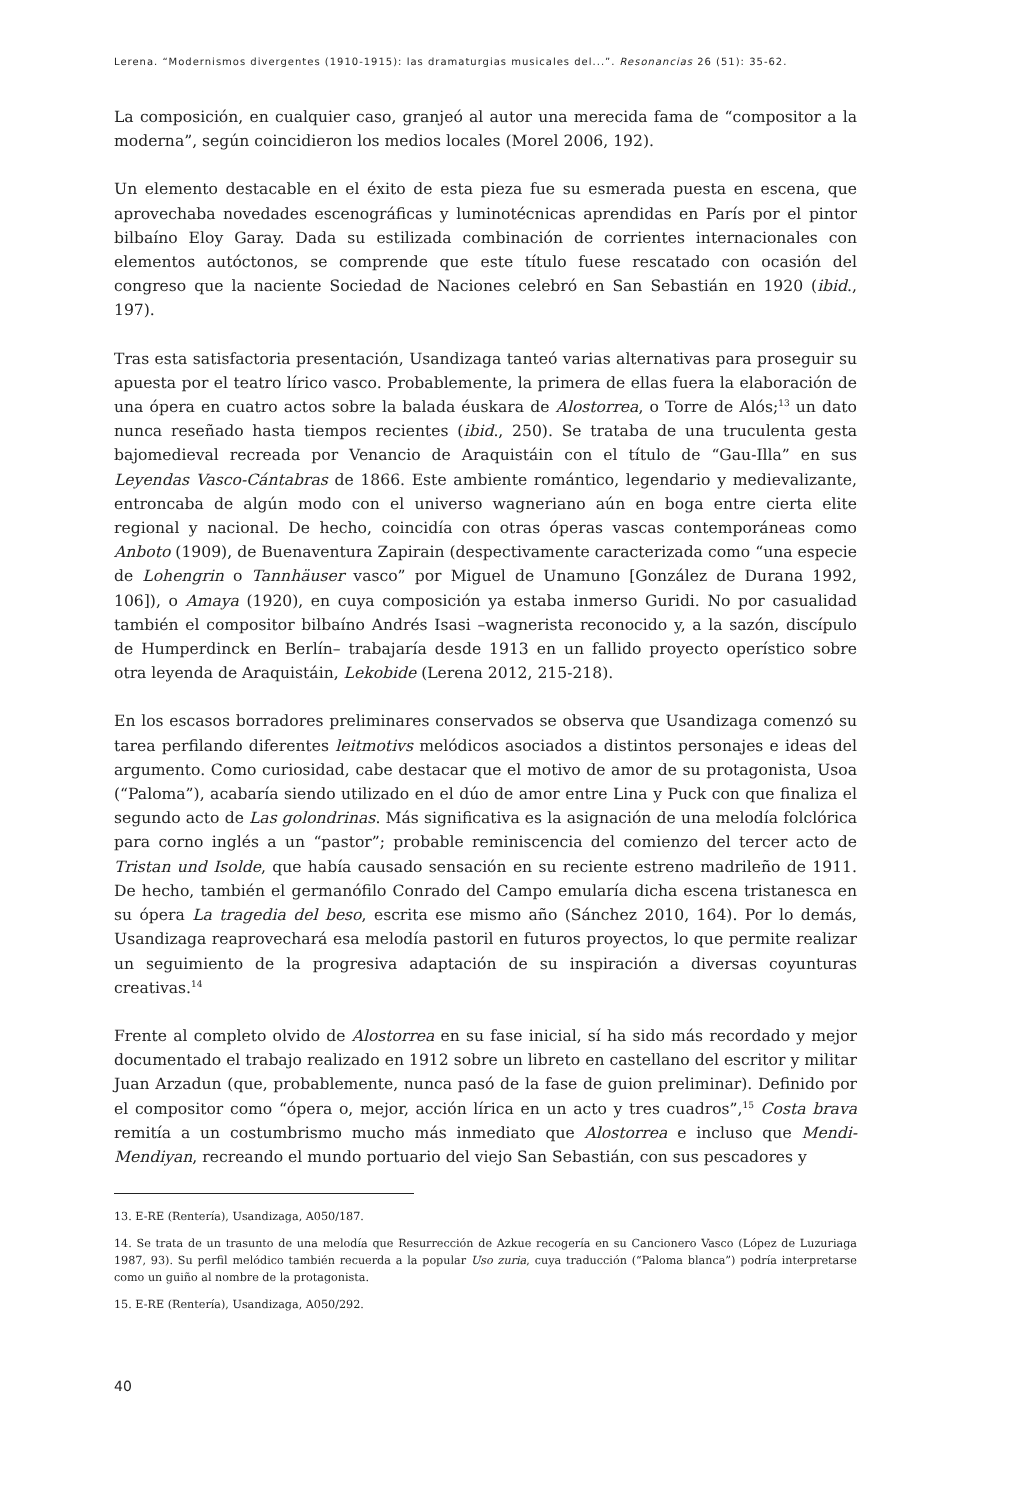Lerena. “Modernismos divergentes (1910-1915): las dramaturgias musicales del...”. Resonancias 26 (51): 35-62.
La composición, en cualquier caso, granjeó al autor una merecida fama de “compositor a la moderna”, según coincidieron los medios locales (Morel 2006, 192).
Un elemento destacable en el éxito de esta pieza fue su esmerada puesta en escena, que aprovechaba novedades escenográficas y luminotécnicas aprendidas en París por el pintor bilbaíno Eloy Garay. Dada su estilizada combinación de corrientes internacionales con elementos autóctonos, se comprende que este título fuese rescatado con ocasión del congreso que la naciente Sociedad de Naciones celebró en San Sebastián en 1920 (ibid., 197).
Tras esta satisfactoria presentación, Usandizaga tanteó varias alternativas para proseguir su apuesta por el teatro lírico vasco. Probablemente, la primera de ellas fuera la elaboración de una ópera en cuatro actos sobre la balada éuskara de Alostorrea, o Torre de Alós;<sup>13</sup> un dato nunca reseñado hasta tiempos recientes (ibid., 250). Se trataba de una truculenta gesta bajomedieval recreada por Venancio de Araquistáin con el título de “Gau-Illa” en sus Leyendas Vasco-Cántabras de 1866. Este ambiente romántico, legendario y medievalizante, entroncaba de algún modo con el universo wagneriano aún en boga entre cierta elite regional y nacional. De hecho, coincidía con otras óperas vascas contemporáneas como Anboto (1909), de Buenaventura Zapirain (despectivamente caracterizada como “una especie de Lohengrin o Tannhäuser vasco” por Miguel de Unamuno [González de Durana 1992, 106]), o Amaya (1920), en cuya composición ya estaba inmerso Guridi. No por casualidad también el compositor bilbaíno Andrés Isasi –wagnerista reconocido y, a la sazón, discípulo de Humperdinck en Berlín– trabajaría desde 1913 en un fallido proyecto operístico sobre otra leyenda de Araquistáin, Lekobide (Lerena 2012, 215-218).
En los escasos borradores preliminares conservados se observa que Usandizaga comenzó su tarea perfilando diferentes leitmotivs melódicos asociados a distintos personajes e ideas del argumento. Como curiosidad, cabe destacar que el motivo de amor de su protagonista, Usoa (“Paloma”), acabaría siendo utilizado en el dúo de amor entre Lina y Puck con que finaliza el segundo acto de Las golondrinas. Más significativa es la asignación de una melodía folclórica para corno inglés a un “pastor”; probable reminiscencia del comienzo del tercer acto de Tristan und Isolde, que había causado sensación en su reciente estreno madrileño de 1911. De hecho, también el germanófilo Conrado del Campo emularía dicha escena tristanesca en su ópera La tragedia del beso, escrita ese mismo año (Sánchez 2010, 164). Por lo demás, Usandizaga reaprovechará esa melodía pastoril en futuros proyectos, lo que permite realizar un seguimiento de la progresiva adaptación de su inspiración a diversas coyunturas creativas.<sup>14</sup>
Frente al completo olvido de Alostorrea en su fase inicial, sí ha sido más recordado y mejor documentado el trabajo realizado en 1912 sobre un libreto en castellano del escritor y militar Juan Arzadun (que, probablemente, nunca pasó de la fase de guion preliminar). Definido por el compositor como “ópera o, mejor, acción lírica en un acto y tres cuadros”,<sup>15</sup> Costa brava remitía a un costumbrismo mucho más inmediato que Alostorrea e incluso que Mendi-Mendiyan, recreando el mundo portuario del viejo San Sebastián, con sus pescadores y
13. E-RE (Rentería), Usandizaga, A050/187.
14. Se trata de un trasunto de una melodía que Resurrección de Azkue recogería en su Cancionero Vasco (López de Luzuriaga 1987, 93). Su perfil melódico también recuerda a la popular Uso zuria, cuya traducción (“Paloma blanca”) podría interpretarse como un guiño al nombre de la protagonista.
15. E-RE (Rentería), Usandizaga, A050/292.
40